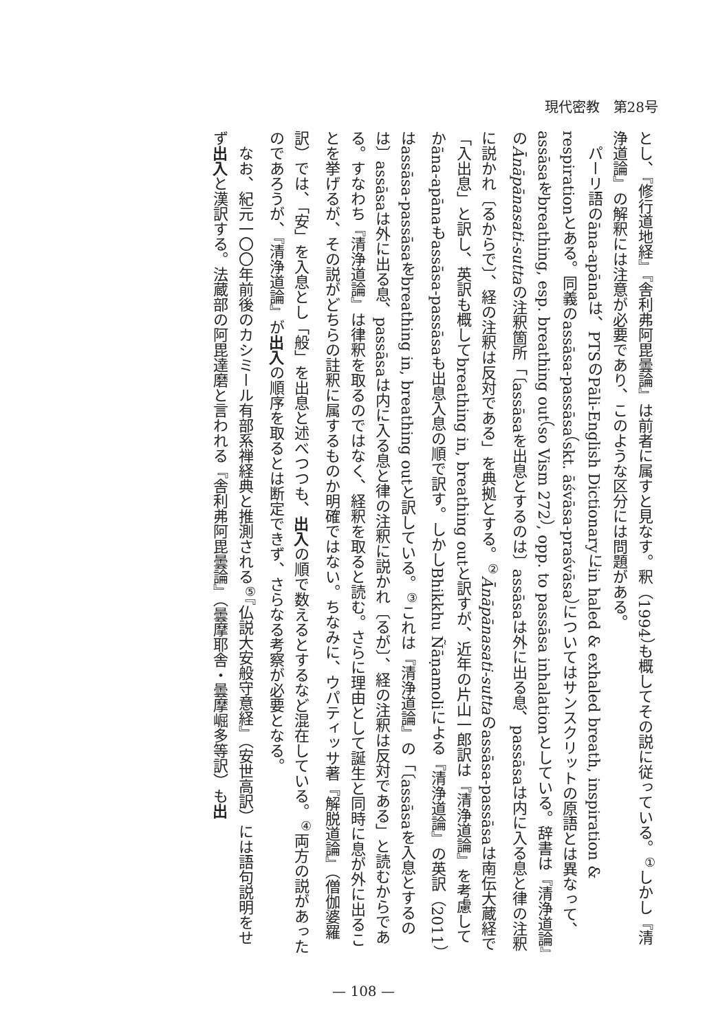現代密教　第28号
とし、『修行道地経』『舎利弗阿毘曇論』は前者に属すと見なす。釈（1994）も概してその説に従っている。<sup>①</sup>しかし『清浄道論』の解釈には注意が必要であり、このような区分には問題がある。
　パーリ語のāna-apānaは、PTSのPāli-English Dictionaryにin haled & exhaled breath, inspiration & respirationとある。同義のassāsa-passāsa（skt. āśvāsa-praśvāsa）についてはサンスクリットの原語とは異なって、assāsaをbreathing, esp. breathing out（so Vism 272）, opp. to passāsa inhalationとしている。辞書は『清浄道論』のĀnāpānasati-suttaの注釈箇所「〔assāsaを出息とするのは〕assāsaは外に出る息、passāsaは内に入る息と律の注釈に説かれ〔るからで〕、経の注釈は反対である」を典拠とする。<sup>②</sup>Ānāpānasati-suttaのassāsa-passāsaは南伝大蔵経で「入出息」と訳し、英訳も概してbreathing in, breathing outと訳すが、近年の片山一郎訳は『清浄道論』を考慮してかāna-apānaもassāsa-passāsaも出息入息の順で訳す。しかしBhikkhu Ñāṇamoliによる『清浄道論』の英訳（2011）はassāsa-passāsaをbreathing in, breathing outと訳している。<sup>③</sup>これは『清浄道論』の「〔assāsaを入息とするのは〕assāsaは外に出る息、passāsaは内に入る息と律の注釈に説かれ〔るが〕、経の注釈は反対である」と読むからである。すなわち『清浄道論』は律釈を取るのではなく、経釈を取ると読む。さらに理由として誕生と同時に息が外に出ることを挙げるが、その説がどちらの註釈に属するものか明確ではない。ちなみに、ウパティッサ著『解脱道論』（僧伽婆羅訳）では、「安」を入息とし「般」を出息と述べつつも、出入の順で数えるとするなど混在している。<sup>④</sup>両方の説があったのであろうが、『清浄道論』が出入の順序を取るとは断定できず、さらなる考察が必要となる。
　なお、紀元一〇〇年前後のカシミール有部系禅経典と推測される<sup>⑤</sup>『仏説大安般守意経』（安世高訳）には語句説明をせず出入と漢訳する。法蔵部の阿毘達磨と言われる『舎利弗阿毘曇論』（曇摩耶舎・曇摩崛多等訳）も出
— 108 —